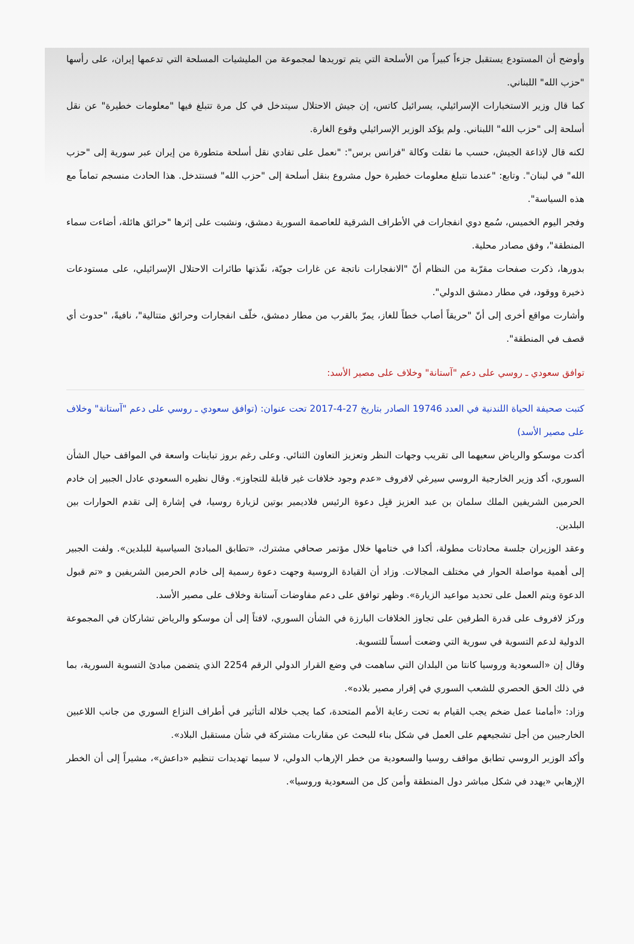وأوضح أن المستودع يستقبل جزءاً كبيراً من الأسلحة التي يتم توريدها لمجموعة من المليشيات المسلحة التي تدعمها إيران، على رأسها "حزب الله" اللبناني.
كما قال وزير الاستخبارات الإسرائيلي، يسرائيل كاتس، إن جيش الاحتلال سيتدخل في كل مرة تتبلغ فيها "معلومات خطيرة" عن نقل أسلحة إلى "حزب الله" اللبناني. ولم يؤكد الوزير الإسرائيلي وقوع الغارة.
لكنه قال لإذاعة الجيش، حسب ما نقلت وكالة "فرانس برس": "نعمل على تفادي نقل أسلحة متطورة من إيران عبر سورية إلى "حزب الله" في لبنان". وتابع: "عندما نتبلغ معلومات خطيرة حول مشروع بنقل أسلحة إلى "حزب الله" فسنتدخل. هذا الحادث منسجم تماماً مع هذه السياسة".
وفجر اليوم الخميس، سُمع دوي انفجارات في الأطراف الشرقية للعاصمة السورية دمشق، ونشبت على إثرها "حرائق هائلة، أضاءت سماء المنطقة"، وفق مصادر محلية.
بدورها، ذكرت صفحات مقرّبة من النظام أنّ "الانفجارات ناتجة عن غارات جويّة، نفّذتها طائرات الاحتلال الإسرائيلي، على مستودعات ذخيرة ووقود، في مطار دمشق الدولي".
وأشارت مواقع أخرى إلى أنّ "حريقاً أصاب خطاً للغاز، يمرّ بالقرب من مطار دمشق، خلّف انفجارات وحرائق متتالية"، نافيةً، "حدوث أي قصف في المنطقة".
توافق سعودي ـ روسي على دعم "آستانة" وخلاف على مصير الأسد:
كتبت صحيفة الحياة اللندنية في العدد 19746 الصادر بتاريخ 27-4-2017 تحت عنوان: (توافق سعودي ـ روسي على دعم "آستانة" وخلاف على مصير الأسد)
أكدت موسكو والرياض سعيهما الى تقريب وجهات النظر وتعزيز التعاون الثنائي. وعلى رغم بروز تباينات واسعة في المواقف حيال الشأن السوري، أكد وزير الخارجية الروسي سيرغي لافروف «عدم وجود خلافات غير قابلة للتجاوز». وقال نظيره السعودي عادل الجبير إن خادم الحرمين الشريفين الملك سلمان بن عبد العزيز قبِل دعوة الرئيس فلاديمير بوتين لزيارة روسيا، في إشارة إلى تقدم الحوارات بين البلدين.
وعقد الوزيران جلسة محادثات مطولة، أكدا في ختامها خلال مؤتمر صحافي مشترك، «تطابق المبادئ السياسية للبلدين». ولفت الجبير إلى أهمية مواصلة الحوار في مختلف المجالات. وزاد أن القيادة الروسية وجهت دعوة رسمية إلى خادم الحرمين الشريفين و «تم قبول الدعوة ويتم العمل على تحديد مواعيد الزيارة». وظهر توافق على دعم مفاوضات آستانة وخلاف على مصير الأسد.
وركز لافروف على قدرة الطرفين على تجاوز الخلافات البارزة في الشأن السوري، لافتاً إلى أن موسكو والرياض تشاركان في المجموعة الدولية لدعم التسوية في سورية التي وضعت أسساً للتسوية.
وقال إن «السعودية وروسيا كانتا من البلدان التي ساهمت في وضع القرار الدولي الرقم 2254 الذي يتضمن مبادئ التسوية السورية، بما في ذلك الحق الحصري للشعب السوري في إقرار مصير بلاده».
وزاد: «أمامنا عمل ضخم يجب القيام به تحت رعاية الأمم المتحدة، كما يجب خلاله التأثير في أطراف النزاع السوري من جانب اللاعبين الخارجيين من أجل تشجيعهم على العمل في شكل بناء للبحث عن مقاربات مشتركة في شأن مستقبل البلاد».
وأكد الوزير الروسي تطابق مواقف روسيا والسعودية من خطر الإرهاب الدولي، لا سيما تهديدات تنظيم «داعش»، مشيراً إلى أن الخطر الإرهابي «يهدد في شكل مباشر دول المنطقة وأمن كل من السعودية وروسيا».